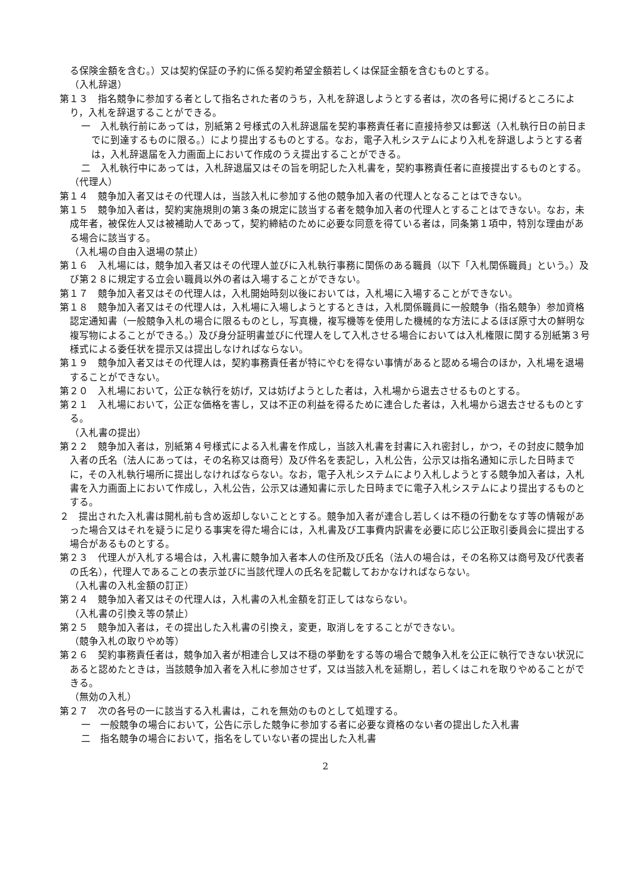る保険金額を含む。）又は契約保証の予約に係る契約希望金額若しくは保証金額を含むものとする。
（入札辞退）
第１３　指名競争に参加する者として指名された者のうち，入札を辞退しようとする者は，次の各号に掲げるところにより，入札を辞退することができる。
一　入札執行前にあっては，別紙第２号様式の入札辞退届を契約事務責任者に直接持参又は郵送（入札執行日の前日までに到達するものに限る。）により提出するものとする。なお，電子入札システムにより入札を辞退しようとする者は，入札辞退届を入力画面上において作成のうえ提出することができる。
二　入札執行中にあっては，入札辞退届又はその旨を明記した入札書を，契約事務責任者に直接提出するものとする。
（代理人）
第１４　競争加入者又はその代理人は，当該入札に参加する他の競争加入者の代理人となることはできない。
第１５　競争加入者は，契約実施規則の第３条の規定に該当する者を競争加入者の代理人とすることはできない。なお，未成年者，被保佐人又は被補助人であって，契約締結のために必要な同意を得ている者は，同条第１項中，特別な理由がある場合に該当する。
（入札場の自由入退場の禁止）
第１６　入札場には，競争加入者又はその代理人並びに入札執行事務に関係のある職員（以下「入札関係職員」という。）及び第２８に規定する立会い職員以外の者は入場することができない。
第１７　競争加入者又はその代理人は，入札開始時刻以後においては，入札場に入場することができない。
第１８　競争加入者又はその代理人は，入札場に入場しようとするときは，入札関係職員に一般競争（指名競争）参加資格認定通知書（一般競争入札の場合に限るものとし，写真機，複写機等を使用した機械的な方法によるほぼ原寸大の鮮明な複写物によることができる。）及び身分証明書並びに代理人をして入札させる場合においては入札権限に関する別紙第３号様式による委任状を提示又は提出しなければならない。
第１９　競争加入者又はその代理人は，契約事務責任者が特にやむを得ない事情があると認める場合のほか，入札場を退場することができない。
第２０　入札場において，公正な執行を妨げ，又は妨げようとした者は，入札場から退去させるものとする。
第２１　入札場において，公正な価格を害し，又は不正の利益を得るために連合した者は，入札場から退去させるものとする。
（入札書の提出）
第２２　競争加入者は，別紙第４号様式による入札書を作成し，当該入札書を封書に入れ密封し，かつ，その封皮に競争加入者の氏名（法人にあっては，その名称又は商号）及び件名を表記し，入札公告，公示又は指名通知に示した日時までに，その入札執行場所に提出しなければならない。なお，電子入札システムにより入札しようとする競争加入者は，入札書を入力画面上において作成し，入札公告，公示又は通知書に示した日時までに電子入札システムにより提出するものとする。
２　提出された入札書は開札前も含め返却しないこととする。競争加入者が連合し若しくは不穏の行動をなす等の情報があった場合又はそれを疑うに足りる事実を得た場合には，入札書及び工事費内訳書を必要に応じ公正取引委員会に提出する場合があるものとする。
第２３　代理人が入札する場合は，入札書に競争加入者本人の住所及び氏名（法人の場合は，その名称又は商号及び代表者の氏名），代理人であることの表示並びに当該代理人の氏名を記載しておかなければならない。
（入札書の入札金額の訂正）
第２４　競争加入者又はその代理人は，入札書の入札金額を訂正してはならない。
（入札書の引換え等の禁止）
第２５　競争加入者は，その提出した入札書の引換え，変更，取消しをすることができない。
（競争入札の取りやめ等）
第２６　契約事務責任者は，競争加入者が相連合し又は不穏の挙動をする等の場合で競争入札を公正に執行できない状況にあると認めたときは，当該競争加入者を入札に参加させず，又は当該入札を延期し，若しくはこれを取りやめることができる。
（無効の入札）
第２７　次の各号の一に該当する入札書は，これを無効のものとして処理する。
一　一般競争の場合において，公告に示した競争に参加する者に必要な資格のない者の提出した入札書
二　指名競争の場合において，指名をしていない者の提出した入札書
2